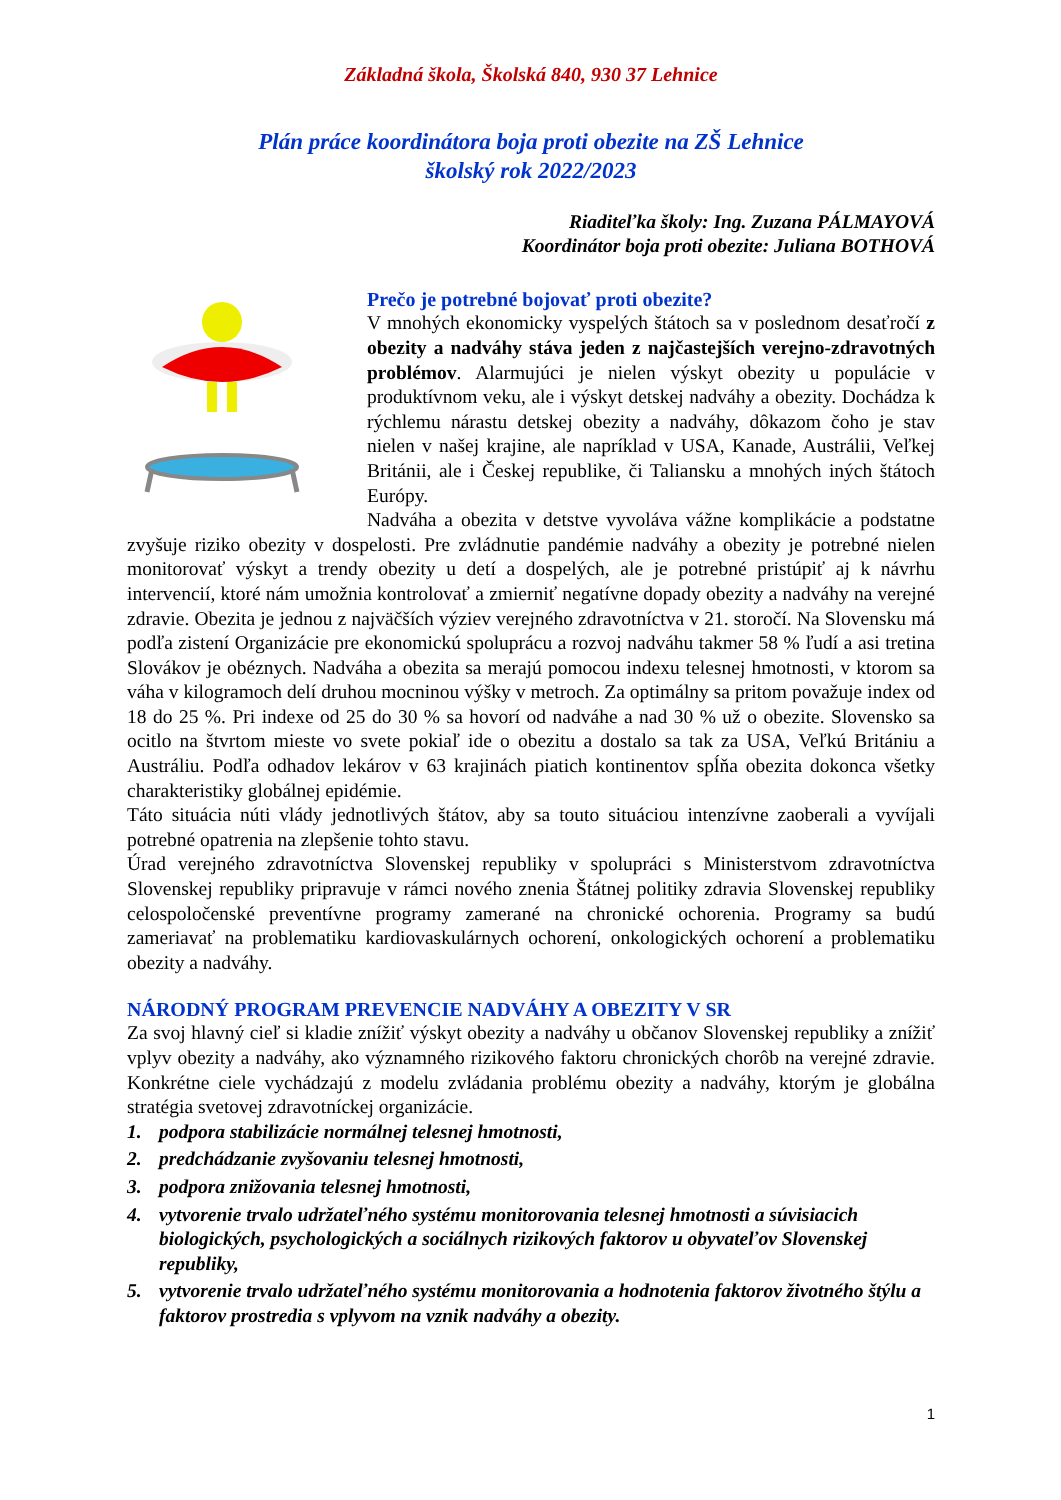Základná škola, Školská 840, 930 37 Lehnice
Plán práce koordinátora boja proti obezite na ZŠ Lehnice
školský rok 2022/2023
Riaditeľka školy: Ing. Zuzana PÁLMAYOVÁ
Koordinátor boja proti obezite: Juliana BOTHOVÁ
Prečo je potrebné bojovať proti obezite?
V mnohých ekonomicky vyspelých štátoch sa v poslednom desaťročí z obezity a nadváhy stáva jeden z najčastejších verejno-zdravotných problémov. Alarmujúci je nielen výskyt obezity u populácie v produktívnom veku, ale i výskyt detskej nadváhy a obezity. Dochádza k rýchlemu nárastu detskej obezity a nadváhy, dôkazom čoho je stav nielen v našej krajine, ale napríklad v USA, Kanade, Austrálii, Veľkej Británii, ale i Českej republike, či Taliansku a mnohých iných štátoch Európy.
Nadváha a obezita v detstve vyvoláva vážne komplikácie a podstatne zvyšuje riziko obezity v dospelosti. Pre zvládnutie pandémie nadváhy a obezity je potrebné nielen monitorovať výskyt a trendy obezity u detí a dospelých, ale je potrebné pristúpiť aj k návrhu intervencií, ktoré nám umožnia kontrolovať a zmierniť negatívne dopady obezity a nadváhy na verejné zdravie. Obezita je jednou z najväčších výziev verejného zdravotníctva v 21. storočí. Na Slovensku má podľa zistení Organizácie pre ekonomickú spoluprácu a rozvoj nadváhu takmer 58 % ľudí a asi tretina Slovákov je obéznych. Nadváha a obezita sa merajú pomocou indexu telesnej hmotnosti, v ktorom sa váha v kilogramoch delí druhou mocninou výšky v metroch. Za optimálny sa pritom považuje index od 18 do 25 %. Pri indexe od 25 do 30 % sa hovorí od nadváhe a nad 30 % už o obezite. Slovensko sa ocitlo na štvrtom mieste vo svete pokiaľ ide o obezitu a dostalo sa tak za USA, Veľkú Britániu a Austráliu. Podľa odhadov lekárov v 63 krajinách piatich kontinentov spĺňa obezita dokonca všetky charakteristiky globálnej epidémie.
Táto situácia núti vlády jednotlivých štátov, aby sa touto situáciou intenzívne zaoberali a vyvíjali potrebné opatrenia na zlepšenie tohto stavu.
Úrad verejného zdravotníctva Slovenskej republiky v spolupráci s Ministerstvom zdravotníctva Slovenskej republiky pripravuje v rámci nového znenia Štátnej politiky zdravia Slovenskej republiky celospoločenské preventívne programy zamerané na chronické ochorenia. Programy sa budú zameriavať na problematiku kardiovaskulárnych ochorení, onkologických ochorení a problematiku obezity a nadváhy.
NÁRODNÝ PROGRAM PREVENCIE NADVÁHY A OBEZITY V SR
Za svoj hlavný cieľ si kladie znížiť výskyt obezity a nadváhy u občanov Slovenskej republiky a znížiť vplyv obezity a nadváhy, ako významného rizikového faktoru chronických chorôb na verejné zdravie. Konkrétne ciele vychádzajú z modelu zvládania problému obezity a nadváhy, ktorým je globálna stratégia svetovej zdravotníckej organizácie.
1. podpora stabilizácie normálnej telesnej hmotnosti,
2. predchádzanie zvyšovaniu telesnej hmotnosti,
3. podpora znižovania telesnej hmotnosti,
4. vytvorenie trvalo udržateľného systému monitorovania telesnej hmotnosti a súvisiacich biologických, psychologických a sociálnych rizikových faktorov u obyvateľov Slovenskej republiky,
5. vytvorenie trvalo udržateľného systému monitorovania a hodnotenia faktorov životného štýlu a faktorov prostredia s vplyvom na vznik nadváhy a obezity.
1